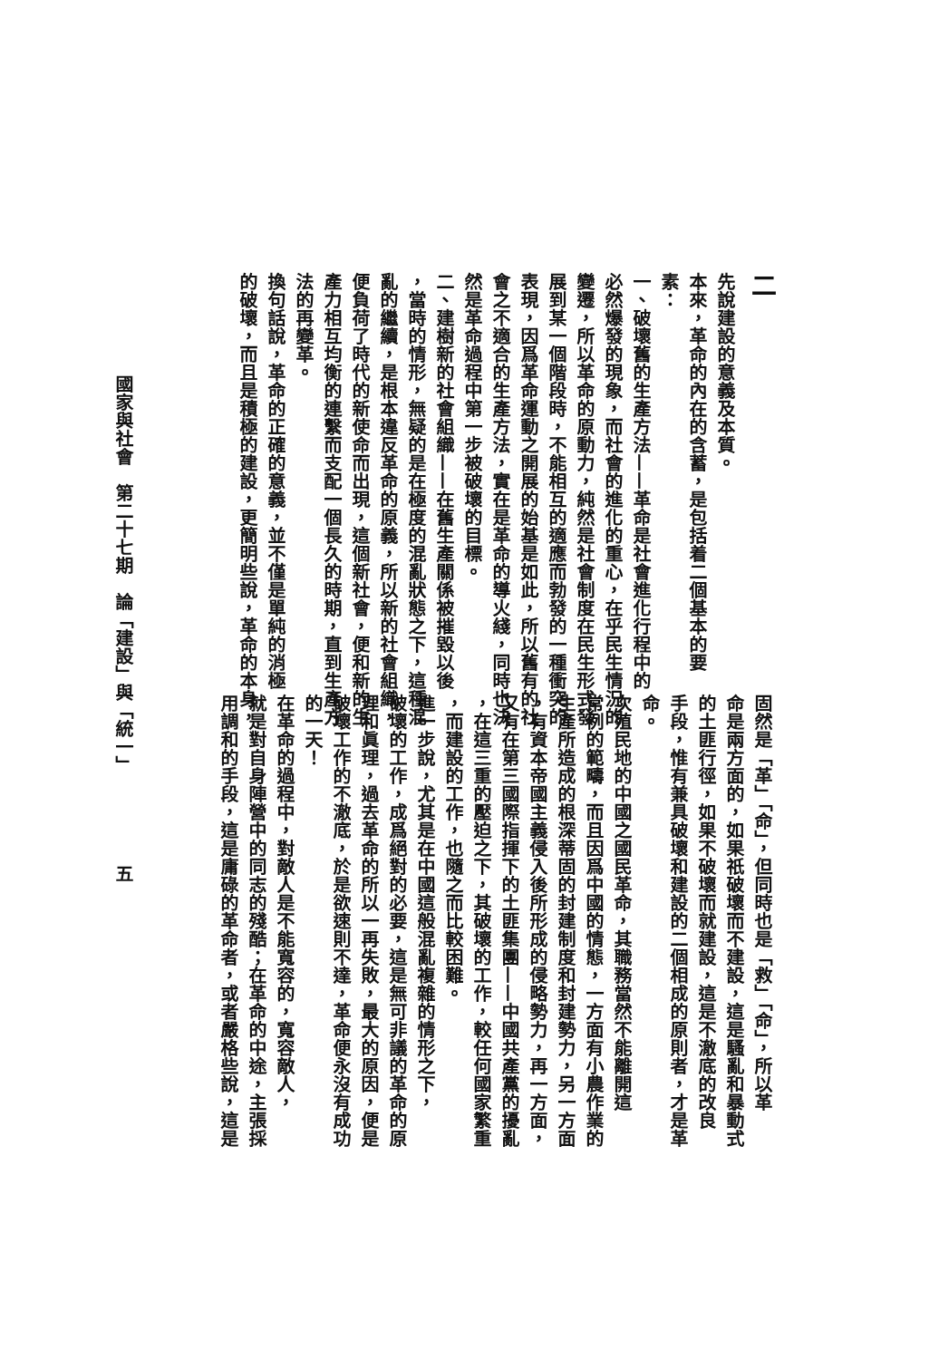二
先說建設的意義及本質。
本來，革命的內在的含蓄，是包括着二個基本的要
素：
一、破壞舊的生產方法——革命是社會進化行程中的
必然爆發的現象，而社會的進化的重心，在乎民生情況的
變遷，所以革命的原動力，純然是社會制度在民生形式發
展到某一個階段時，不能相互的適應而勃發的一種衝突的
表現，因爲革命運動之開展的始基是如此，所以舊有的社
會之不適合的生產方法，實在是革命的導火綫，同時也決
然是革命過程中第一步被破壞的目標。
二、建樹新的社會組織——在舊生產關係被摧毀以後
，當時的情形，無疑的是在極度的混亂狀態之下，這種混
亂的繼續，是根本違反革命的原義，所以新的社會組織，
便負荷了時代的新使命而出現，這個新社會，便和新的生
產力相互均衡的連繫而支配一個長久的時期，直到生產方
法的再變革。
換句話說，革命的正確的意義，並不僅是單純的消極
的破壞，而且是積極的建設，更簡明些說，革命的本身，
固然是「革」「命」，但同時也是「救」「命」，所以革
命是兩方面的，如果祇破壞而不建設，這是騷亂和暴動式
的土匪行徑，如果不破壞而就建設，這是不澈底的改良
手段，惟有兼具破壞和建設的二個相成的原則者，才是革
命。
次殖民地的中國之國民革命，其職務當然不能離開這
常例的範疇，而且因爲中國的情態，一方面有小農作業的
生產所造成的根深蒂固的封建制度和封建勢力，另一方面
，有資本帝國主義侵入後所形成的侵略勢力，再一方面，
又有在第三國際指揮下的土匪集團——中國共產黨的擾亂
，在這三重的壓迫之下，其破壞的工作，較任何國家繁重
，而建設的工作，也隨之而比較困難。
進一步說，尤其是在中國這般混亂複雜的情形之下，
破壞的工作，成爲絕對的必要，這是無可非議的革命的原
理和眞理，過去革命的所以一再失敗，最大的原因，便是
破壞工作的不澈底，於是欲速則不達，革命便永沒有成功
的一天！
在革命的過程中，對敵人是不能寬容的，寬容敵人，
就是對自身陣營中的同志的殘酷；在革命的中途，主張採
用調和的手段，這是庸碌的革命者，或者嚴格些說，這是
國家與社會　第二十七期　論「建設」與「統一」 五